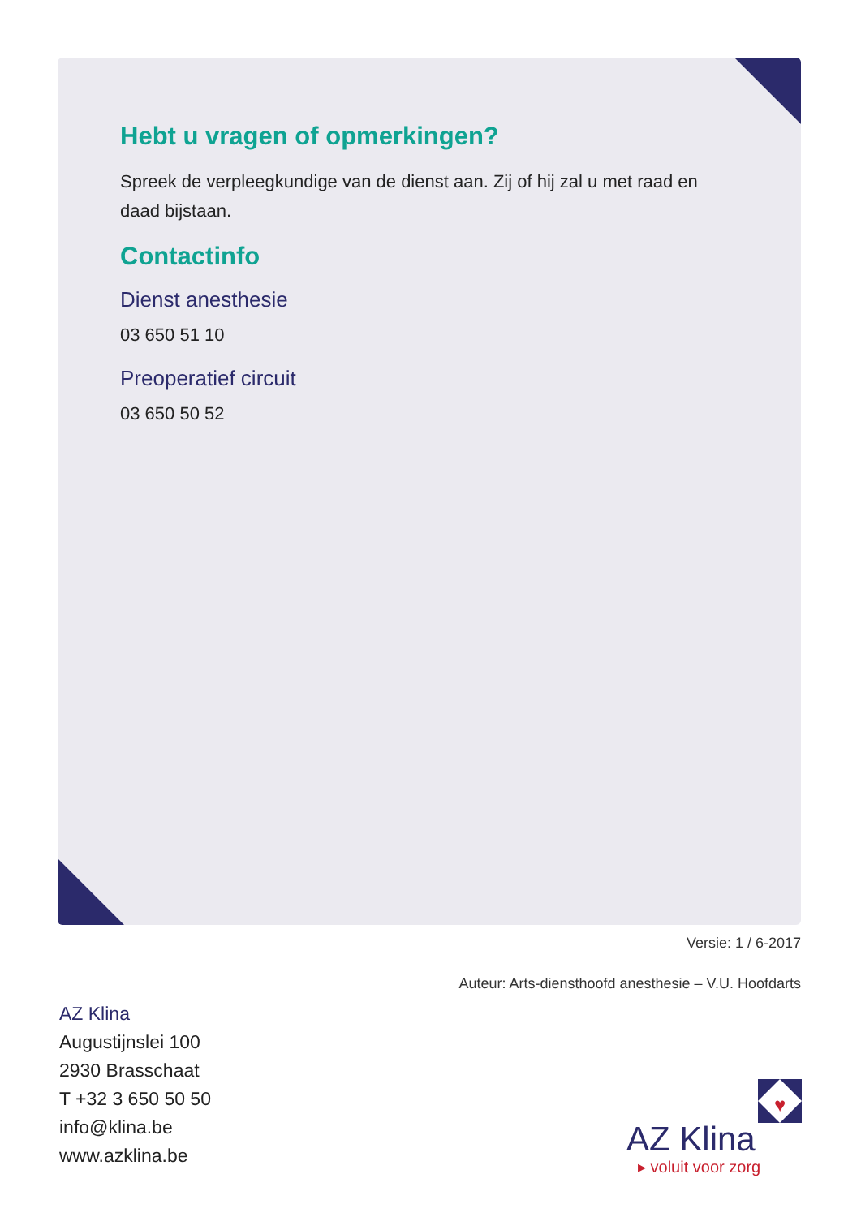Hebt u vragen of opmerkingen?
Spreek de verpleegkundige van de dienst aan. Zij of hij zal u met raad en daad bijstaan.
Contactinfo
Dienst anesthesie
03 650 51 10
Preoperatief circuit
03 650 50 52
Versie: 1 / 6-2017
Auteur: Arts-diensthoofd anesthesie – V.U. Hoofdarts
AZ Klina
Augustijnslei 100
2930 Brasschaat
T +32 3 650 50 50
info@klina.be
www.azklina.be
♥
AZ Klina
▸ voluit voor zorg